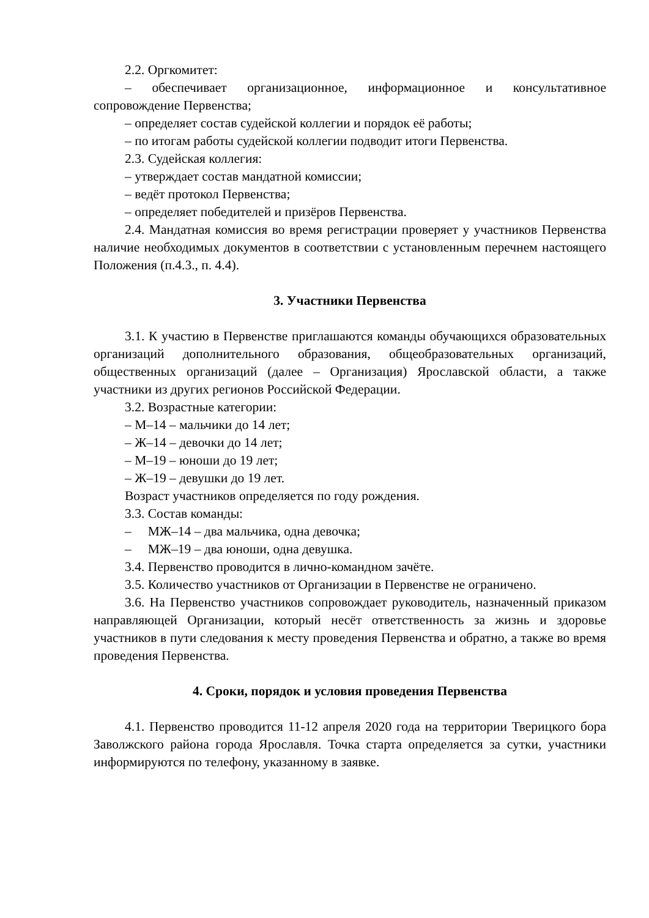2.2. Оргкомитет:
– обеспечивает организационное, информационное и консультативное сопровождение Первенства;
– определяет состав судейской коллегии и порядок её работы;
– по итогам работы судейской коллегии подводит итоги Первенства.
2.3. Судейская коллегия:
– утверждает состав мандатной комиссии;
– ведёт протокол Первенства;
– определяет победителей и призёров Первенства.
2.4. Мандатная комиссия во время регистрации проверяет у участников Первенства наличие необходимых документов в соответствии с установленным перечнем настоящего Положения (п.4.3., п. 4.4).
3. Участники Первенства
3.1. К участию в Первенстве приглашаются команды обучающихся образовательных организаций дополнительного образования, общеобразовательных организаций, общественных организаций (далее – Организация) Ярославской области, а также участники из других регионов Российской Федерации.
3.2. Возрастные категории:
– М–14 – мальчики до 14 лет;
– Ж–14 – девочки до 14 лет;
– М–19 – юноши до 19 лет;
– Ж–19 – девушки до 19 лет.
Возраст участников определяется по году рождения.
3.3. Состав команды:
– МЖ–14 – два мальчика, одна девочка;
– МЖ–19 – два юноши, одна девушка.
3.4. Первенство проводится в лично-командном зачёте.
3.5. Количество участников от Организации в Первенстве не ограничено.
3.6. На Первенство участников сопровождает руководитель, назначенный приказом направляющей Организации, который несёт ответственность за жизнь и здоровье участников в пути следования к месту проведения Первенства и обратно, а также во время проведения Первенства.
4. Сроки, порядок и условия проведения Первенства
4.1. Первенство проводится 11-12 апреля 2020 года на территории Тверицкого бора Заволжского района города Ярославля. Точка старта определяется за сутки, участники информируются по телефону, указанному в заявке.